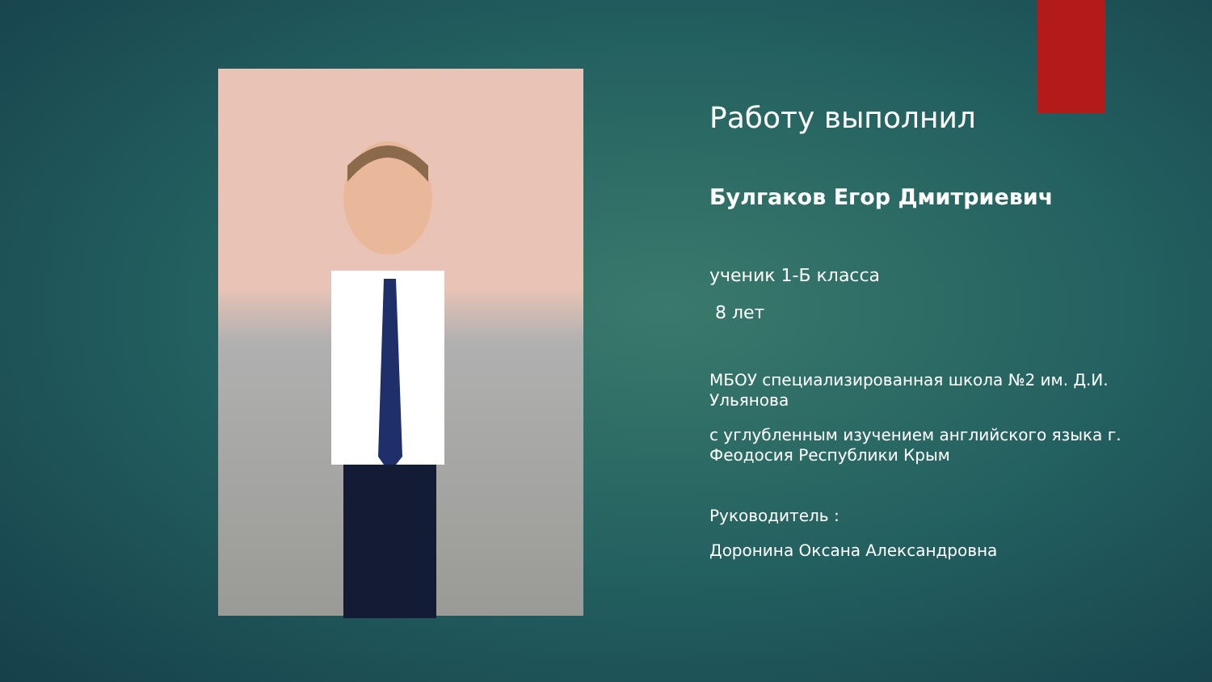Работу выполнил
Булгаков Егор Дмитриевич
ученик 1-Б класса
8 лет
МБОУ специализированная школа №2 им. Д.И. Ульянова
с углубленным изучением английского языка г. Феодосия Республики Крым
Руководитель :
Доронина Оксана Александровна